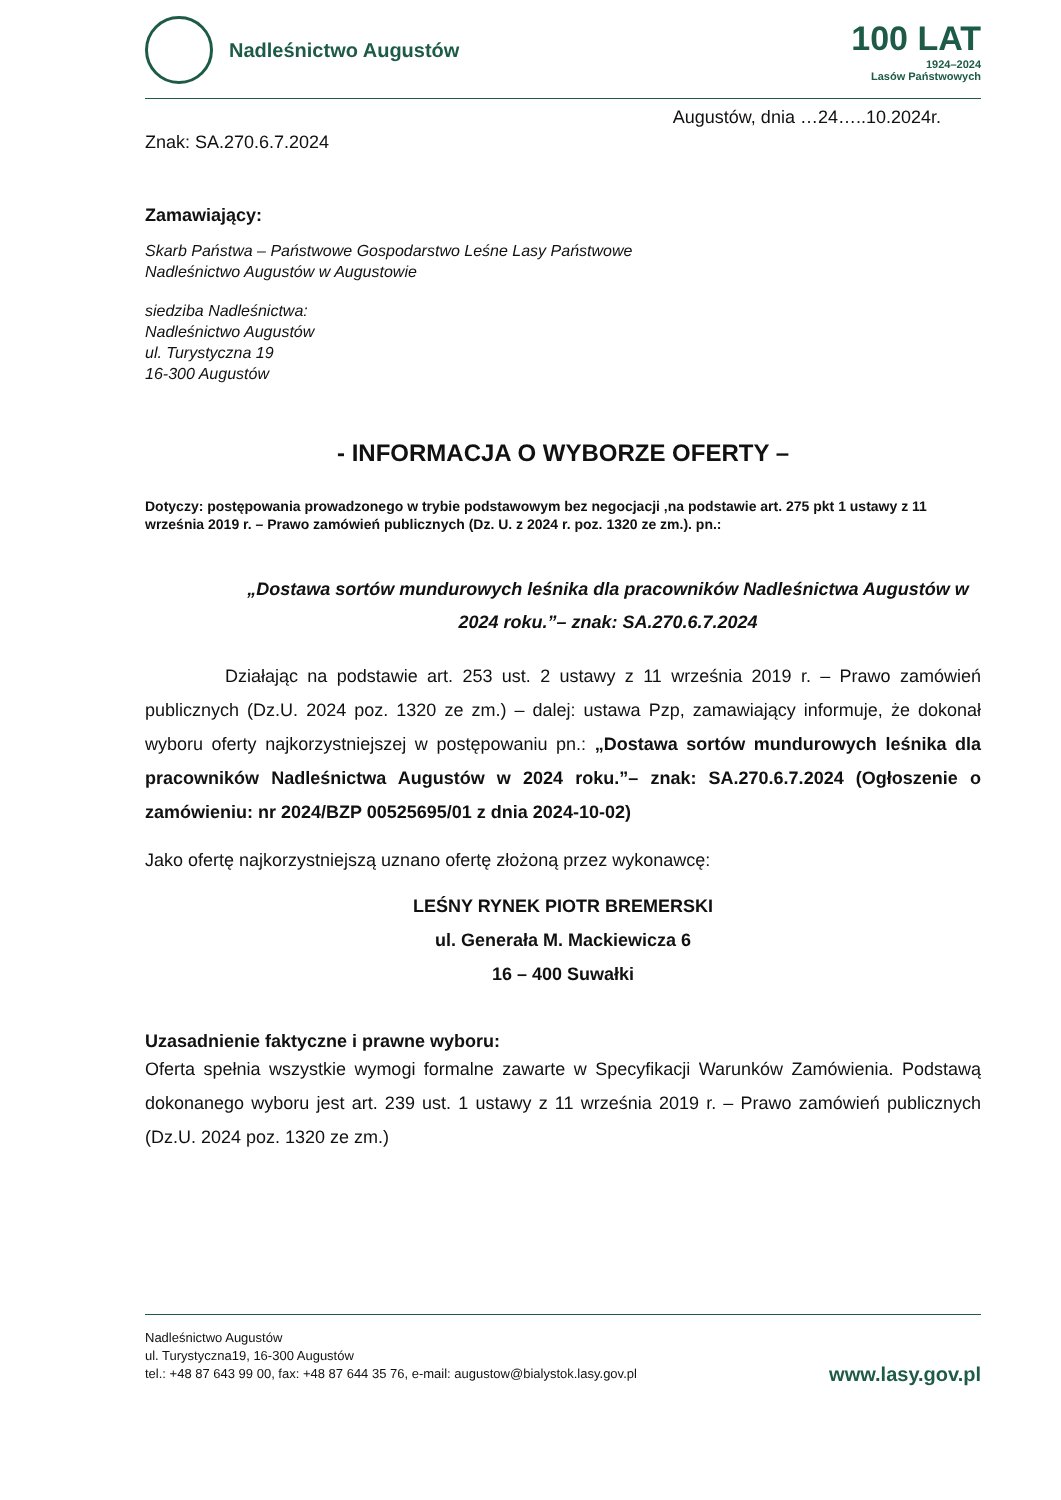Nadleśnictwo Augustów
100 LAT
1924–2024
Lasów Państwowych
Augustów, dnia …24…..10.2024r.
Znak: SA.270.6.7.2024
Zamawiający:
Skarb Państwa – Państwowe Gospodarstwo Leśne Lasy Państwowe
Nadleśnictwo Augustów w Augustowie
siedziba Nadleśnictwa:
Nadleśnictwo Augustów
ul. Turystyczna 19
16-300 Augustów
- INFORMACJA O WYBORZE OFERTY –
Dotyczy: postępowania prowadzonego w trybie podstawowym bez negocjacji ,na podstawie art. 275 pkt 1 ustawy z 11 września 2019 r. – Prawo zamówień publicznych (Dz. U. z 2024 r. poz. 1320 ze zm.). pn.:
„Dostawa sortów mundurowych leśnika dla pracowników Nadleśnictwa Augustów w 2024 roku.”– znak: SA.270.6.7.2024
Działając na podstawie art. 253 ust. 2 ustawy z 11 września 2019 r. – Prawo zamówień publicznych (Dz.U. 2024 poz. 1320 ze zm.) – dalej: ustawa Pzp, zamawiający informuje, że dokonał wyboru oferty najkorzystniejszej w postępowaniu pn.: „Dostawa sortów mundurowych leśnika dla pracowników Nadleśnictwa Augustów w 2024 roku.”– znak: SA.270.6.7.2024 (Ogłoszenie o zamówieniu: nr 2024/BZP 00525695/01 z dnia 2024-10-02)
Jako ofertę najkorzystniejszą uznano ofertę złożoną przez wykonawcę:
LEŚNY RYNEK PIOTR BREMERSKI
ul. Generała M. Mackiewicza 6
16 – 400 Suwałki
Uzasadnienie faktyczne i prawne wyboru:
Oferta spełnia wszystkie wymogi formalne zawarte w Specyfikacji Warunków Zamówienia. Podstawą dokonanego wyboru jest art. 239 ust. 1 ustawy z 11 września 2019 r. – Prawo zamówień publicznych (Dz.U. 2024 poz. 1320 ze zm.)
Nadleśnictwo Augustów
ul. Turystyczna19, 16-300 Augustów
tel.: +48 87 643 99 00, fax: +48 87 644 35 76, e-mail: augustow@bialystok.lasy.gov.pl
www.lasy.gov.pl